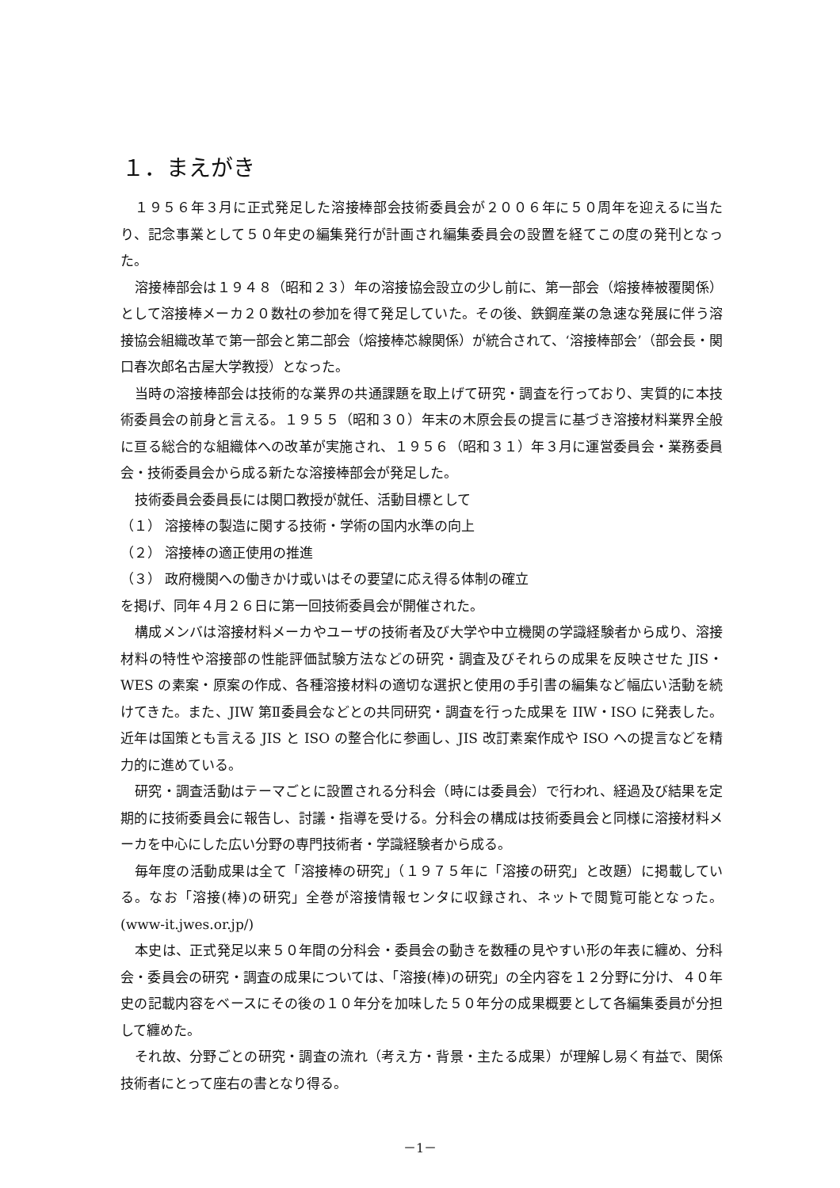１．まえがき
１９５６年３月に正式発足した溶接棒部会技術委員会が２００６年に５０周年を迎えるに当たり、記念事業として５０年史の編集発行が計画され編集委員会の設置を経てこの度の発刊となった。
溶接棒部会は１９４８（昭和２３）年の溶接協会設立の少し前に、第一部会（熔接棒被覆関係）として溶接棒メーカ２０数社の参加を得て発足していた。その後、鉄鋼産業の急速な発展に伴う溶接協会組織改革で第一部会と第二部会（熔接棒芯線関係）が統合されて、‘溶接棒部会’（部会長・関口春次郎名古屋大学教授）となった。
当時の溶接棒部会は技術的な業界の共通課題を取上げて研究・調査を行っており、実質的に本技術委員会の前身と言える。１９５５（昭和３０）年末の木原会長の提言に基づき溶接材料業界全般に亘る総合的な組織体への改革が実施され、１９５６（昭和３１）年３月に運営委員会・業務委員会・技術委員会から成る新たな溶接棒部会が発足した。
技術委員会委員長には関口教授が就任、活動目標として
（１） 溶接棒の製造に関する技術・学術の国内水準の向上
（２） 溶接棒の適正使用の推進
（３） 政府機関への働きかけ或いはその要望に応え得る体制の確立
を掲げ、同年４月２６日に第一回技術委員会が開催された。
構成メンバは溶接材料メーカやユーザの技術者及び大学や中立機関の学識経験者から成り、溶接材料の特性や溶接部の性能評価試験方法などの研究・調査及びそれらの成果を反映させた JIS・WES の素案・原案の作成、各種溶接材料の適切な選択と使用の手引書の編集など幅広い活動を続けてきた。また、JIW 第Ⅱ委員会などとの共同研究・調査を行った成果を IIW・ISO に発表した。近年は国策とも言える JIS と ISO の整合化に参画し、JIS 改訂素案作成や ISO への提言などを精力的に進めている。
研究・調査活動はテーマごとに設置される分科会（時には委員会）で行われ、経過及び結果を定期的に技術委員会に報告し、討議・指導を受ける。分科会の構成は技術委員会と同様に溶接材料メーカを中心にした広い分野の専門技術者・学識経験者から成る。
毎年度の活動成果は全て「溶接棒の研究」（１９７５年に「溶接の研究」と改題）に掲載している。なお「溶接(棒)の研究」全巻が溶接情報センタに収録され、ネットで閲覧可能となった。(www-it.jwes.or.jp/)
本史は、正式発足以来５０年間の分科会・委員会の動きを数種の見やすい形の年表に纏め、分科会・委員会の研究・調査の成果については、「溶接(棒)の研究」の全内容を１２分野に分け、４０年史の記載内容をベースにその後の１０年分を加味した５０年分の成果概要として各編集委員が分担して纏めた。
それ故、分野ごとの研究・調査の流れ（考え方・背景・主たる成果）が理解し易く有益で、関係技術者にとって座右の書となり得る。
－1－